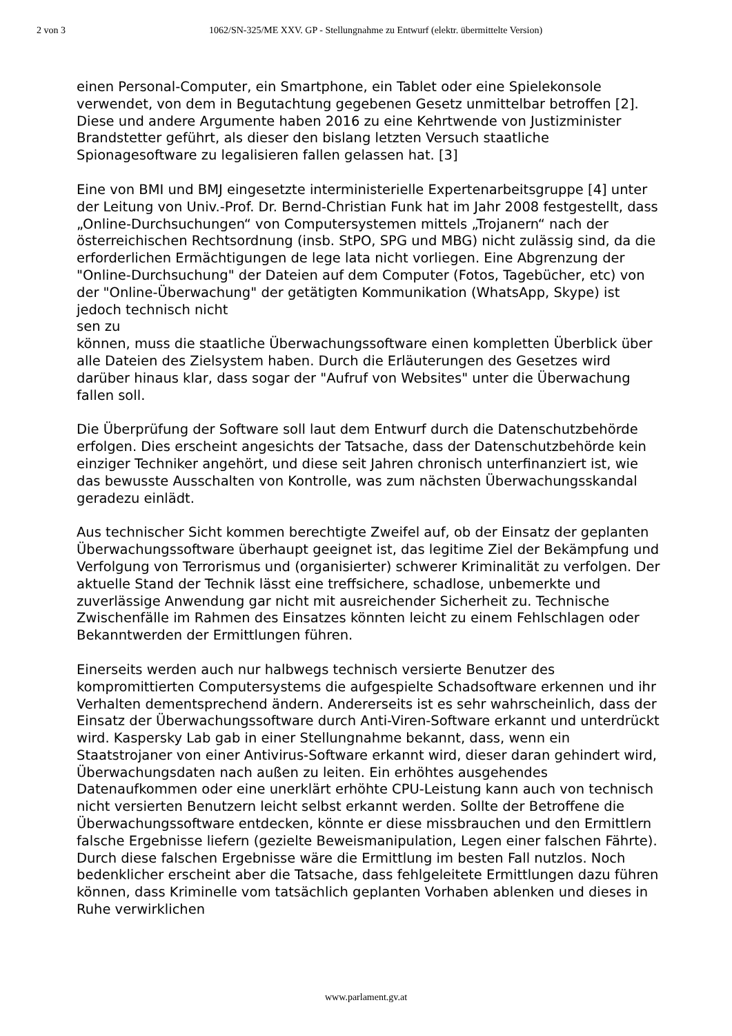2 von 3 1062/SN-325/ME XXV. GP - Stellungnahme zu Entwurf (elektr. übermittelte Version)
einen Personal-Computer, ein Smartphone, ein Tablet oder eine Spielekonsole verwendet, von dem in Begutachtung gegebenen Gesetz unmittelbar betroffen [2]. Diese und andere Argumente haben 2016 zu eine Kehrtwende von Justizminister Brandstetter geführt, als dieser den bislang letzten Versuch staatliche Spionagesoftware zu legalisieren fallen gelassen hat. [3]
Eine von BMI und BMJ eingesetzte interministerielle Expertenarbeitsgruppe [4] unter der Leitung von Univ.-Prof. Dr. Bernd-Christian Funk hat im Jahr 2008 festgestellt, dass „Online-Durchsuchungen“ von Computersystemen mittels „Trojanern“ nach der österreichischen Rechtsordnung (insb. StPO, SPG und MBG) nicht zulässig sind, da die erforderlichen Ermächtigungen de lege lata nicht vorliegen. Eine Abgrenzung der "Online-Durchsuchung" der Dateien auf dem Computer (Fotos, Tagebücher, etc) von der "Online-Überwachung" der getätigten Kommunikation (WhatsApp, Skype) ist jedoch technisch nicht
sen zu
können, muss die staatliche Überwachungssoftware einen kompletten Überblick über alle Dateien des Zielsystem haben. Durch die Erläuterungen des Gesetzes wird darüber hinaus klar, dass sogar der "Aufruf von Websites" unter die Überwachung fallen soll.
Die Überprüfung der Software soll laut dem Entwurf durch die Datenschutzbehörde erfolgen. Dies erscheint angesichts der Tatsache, dass der Datenschutzbehörde kein einziger Techniker angehört, und diese seit Jahren chronisch unterfinanziert ist, wie das bewusste Ausschalten von Kontrolle, was zum nächsten Überwachungsskandal geradezu einlädt.
Aus technischer Sicht kommen berechtigte Zweifel auf, ob der Einsatz der geplanten Überwachungssoftware überhaupt geeignet ist, das legitime Ziel der Bekämpfung und Verfolgung von Terrorismus und (organisierter) schwerer Kriminalität zu verfolgen. Der aktuelle Stand der Technik lässt eine treffsichere, schadlose, unbemerkte und zuverlässige Anwendung gar nicht mit ausreichender Sicherheit zu. Technische Zwischenfälle im Rahmen des Einsatzes könnten leicht zu einem Fehlschlagen oder Bekanntwerden der Ermittlungen führen.
Einerseits werden auch nur halbwegs technisch versierte Benutzer des kompromittierten Computersystems die aufgespielte Schadsoftware erkennen und ihr Verhalten dementsprechend ändern. Andererseits ist es sehr wahrscheinlich, dass der Einsatz der Überwachungssoftware durch Anti-Viren-Software erkannt und unterdrückt wird. Kaspersky Lab gab in einer Stellungnahme bekannt, dass, wenn ein Staatstrojaner von einer Antivirus-Software erkannt wird, dieser daran gehindert wird, Überwachungsdaten nach außen zu leiten. Ein erhöhtes ausgehendes Datenaufkommen oder eine unerklärt erhöhte CPU-Leistung kann auch von technisch nicht versierten Benutzern leicht selbst erkannt werden. Sollte der Betroffene die Überwachungssoftware entdecken, könnte er diese missbrauchen und den Ermittlern falsche Ergebnisse liefern (gezielte Beweismanipulation, Legen einer falschen Fährte). Durch diese falschen Ergebnisse wäre die Ermittlung im besten Fall nutzlos. Noch bedenklicher erscheint aber die Tatsache, dass fehlgeleitete Ermittlungen dazu führen können, dass Kriminelle vom tatsächlich geplanten Vorhaben ablenken und dieses in Ruhe verwirklichen
www.parlament.gv.at